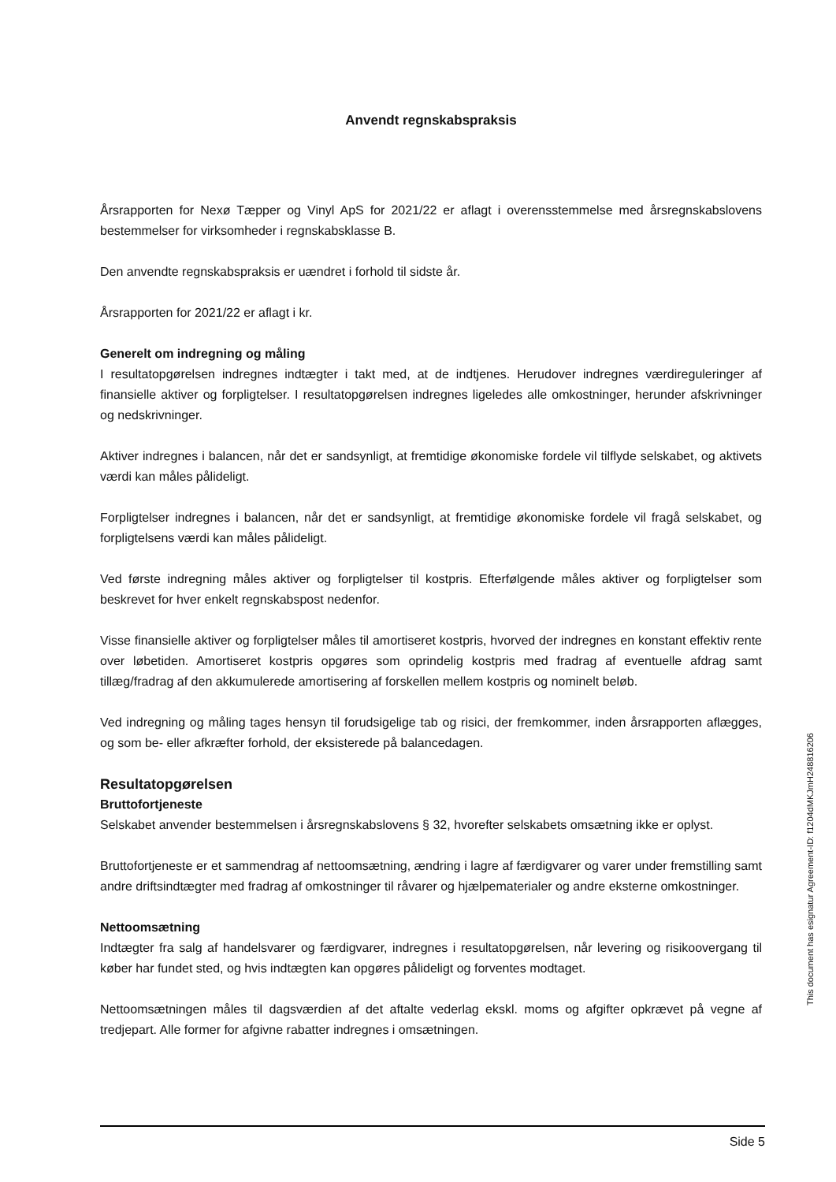Anvendt regnskabspraksis
Årsrapporten for Nexø Tæpper og Vinyl ApS for 2021/22 er aflagt i overensstemmelse med årsregnskabslovens bestemmelser for virksomheder i regnskabsklasse B.
Den anvendte regnskabspraksis er uændret i forhold til sidste år.
Årsrapporten for 2021/22 er aflagt i kr.
Generelt om indregning og måling
I resultatopgørelsen indregnes indtægter i takt med, at de indtjenes. Herudover indregnes værdireguleringer af finansielle aktiver og forpligtelser. I resultatopgørelsen indregnes ligeledes alle omkostninger, herunder afskrivninger og nedskrivninger.
Aktiver indregnes i balancen, når det er sandsynligt, at fremtidige økonomiske fordele vil tilflyde selskabet, og aktivets værdi kan måles pålideligt.
Forpligtelser indregnes i balancen, når det er sandsynligt, at fremtidige økonomiske fordele vil fragå selskabet, og forpligtelsens værdi kan måles pålideligt.
Ved første indregning måles aktiver og forpligtelser til kostpris. Efterfølgende måles aktiver og forpligtelser som beskrevet for hver enkelt regnskabspost nedenfor.
Visse finansielle aktiver og forpligtelser måles til amortiseret kostpris, hvorved der indregnes en konstant effektiv rente over løbetiden. Amortiseret kostpris opgøres som oprindelig kostpris med fradrag af eventuelle afdrag samt tillæg/fradrag af den akkumulerede amortisering af forskellen mellem kostpris og nominelt beløb.
Ved indregning og måling tages hensyn til forudsigelige tab og risici, der fremkommer, inden årsrapporten aflægges, og som be- eller afkræfter forhold, der eksisterede på balancedagen.
Resultatopgørelsen
Bruttofortjeneste
Selskabet anvender bestemmelsen i årsregnskabslovens § 32, hvorefter selskabets omsætning ikke er oplyst.
Bruttofortjeneste er et sammendrag af nettoomsætning, ændring i lagre af færdigvarer og varer under fremstilling samt andre driftsindtægter med fradrag af omkostninger til råvarer og hjælpematerialer og andre eksterne omkostninger.
Nettoomsætning
Indtægter fra salg af handelsvarer og færdigvarer, indregnes i resultatopgørelsen, når levering og risikoovergang til køber har fundet sted, og hvis indtægten kan opgøres pålideligt og forventes modtaget.
Nettoomsætningen måles til dagsværdien af det aftalte vederlag ekskl. moms og afgifter opkrævet på vegne af tredjepart. Alle former for afgivne rabatter indregnes i omsætningen.
This document has esignatur Agreement-ID: f1204dMKJmH248816206
Side 5